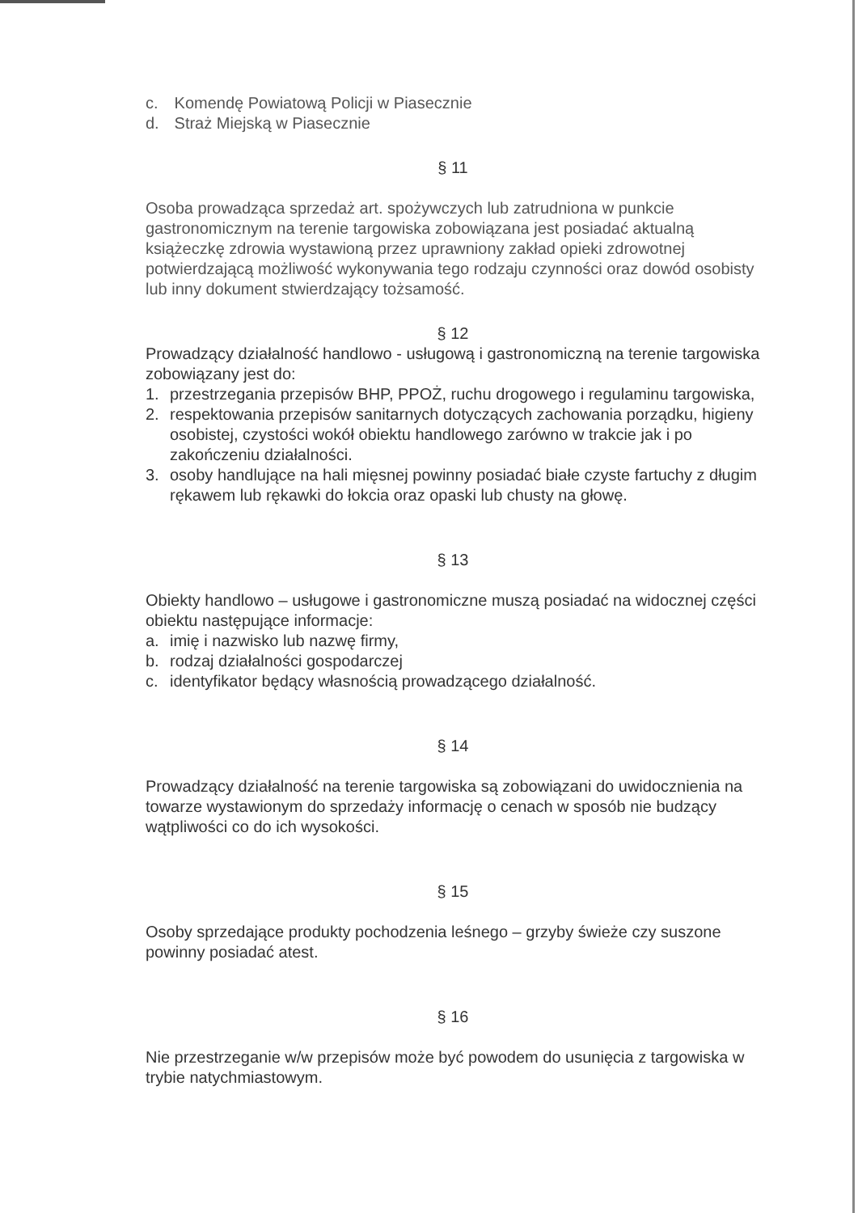c. Komendę Powiatową Policji w Piasecznie
d. Straż Miejską w Piasecznie
§ 11
Osoba prowadząca sprzedaż art. spożywczych lub zatrudniona w punkcie gastronomicznym na terenie targowiska zobowiązana jest posiadać aktualną książeczkę zdrowia wystawioną przez uprawniony zakład opieki zdrowotnej potwierdzającą możliwość wykonywania tego rodzaju czynności oraz dowód osobisty lub inny dokument stwierdzający tożsamość.
§ 12
Prowadzący działalność handlowo - usługową i gastronomiczną na terenie targowiska zobowiązany jest do:
1. przestrzegania przepisów BHP, PPOŻ, ruchu drogowego i regulaminu targowiska,
2. respektowania przepisów sanitarnych dotyczących zachowania porządku, higieny osobistej, czystości wokół obiektu handlowego zarówno w trakcie jak i po zakończeniu działalności.
3. osoby handlujące na hali mięsnej powinny posiadać białe czyste fartuchy z długim rękawem lub rękawki do łokcia oraz opaski lub chusty na głowę.
§ 13
Obiekty handlowo – usługowe i gastronomiczne muszą posiadać na widocznej części obiektu następujące informacje:
a. imię i nazwisko lub nazwę firmy,
b. rodzaj działalności gospodarczej
c. identyfikator będący własnością prowadzącego działalność.
§ 14
Prowadzący działalność na terenie targowiska są zobowiązani do uwidocznienia na towarze wystawionym do sprzedaży informację o cenach w sposób nie budzący wątpliwości co do ich wysokości.
§ 15
Osoby sprzedające produkty pochodzenia leśnego – grzyby świeże czy suszone powinny posiadać atest.
§ 16
Nie przestrzeganie w/w przepisów może być powodem do usunięcia z targowiska w trybie natychmiastowym.